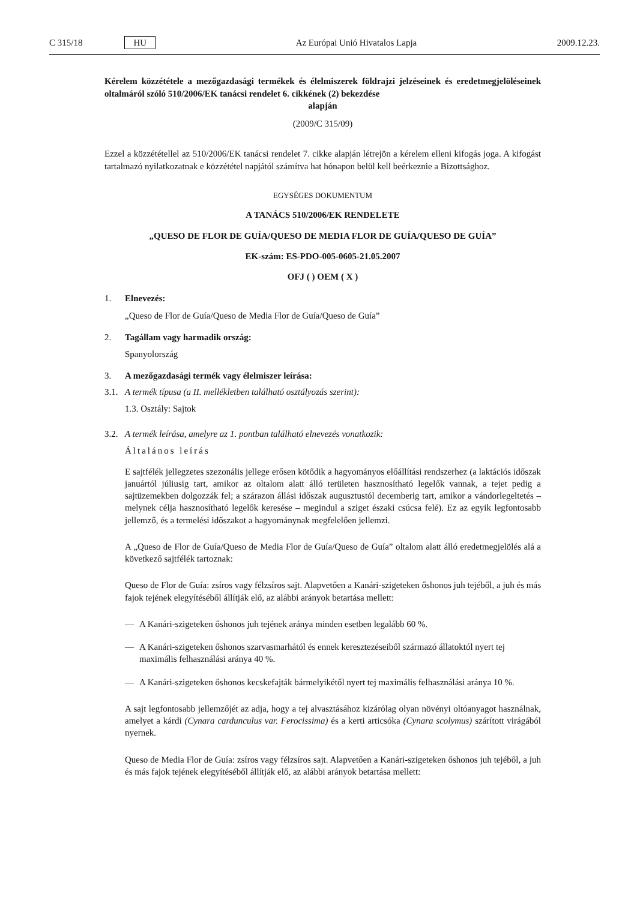C 315/18 HU Az Európai Unió Hivatalos Lapja 2009.12.23.
Kérelem közzététele a mezőgazdasági termékek és élelmiszerek földrajzi jelzéseinek és eredetmegjelöléseinek oltalmáról szóló 510/2006/EK tanácsi rendelet 6. cikkének (2) bekezdése
alapján
(2009/C 315/09)
Ezzel a közzététellel az 510/2006/EK tanácsi rendelet 7. cikke alapján létrejön a kérelem elleni kifogás joga. A kifogást tartalmazó nyilatkozatnak e közzététel napjától számítva hat hónapon belül kell beérkeznie a Bizottsághoz.
EGYSÉGES DOKUMENTUM
A TANÁCS 510/2006/EK RENDELETE
„QUESO DE FLOR DE GUÍA/QUESO DE MEDIA FLOR DE GUÍA/QUESO DE GUÍA”
EK-szám: ES-PDO-005-0605-21.05.2007
OFJ ( ) OEM ( X )
1. Elnevezés:
„Queso de Flor de Guía/Queso de Media Flor de Guía/Queso de Guía”
2. Tagállam vagy harmadik ország:
Spanyolország
3. A mezőgazdasági termék vagy élelmiszer leírása:
3.1. A termék típusa (a II. mellékletben található osztályozás szerint):
1.3. Osztály: Sajtok
3.2. A termék leírása, amelyre az 1. pontban található elnevezés vonatkozik:
Általános leírás
E sajtfélék jellegzetes szezonális jellege erősen kötődik a hagyományos előállítási rendszerhez (a laktációs időszak januártól júliusig tart, amikor az oltalom alatt álló területen hasznosítható legelők vannak, a tejet pedig a sajtüzemekben dolgozzák fel; a szárazon állási időszak augusztustól decemberig tart, amikor a vándorlegeltetés – melynek célja hasznosítható legelők keresése – megindul a sziget északi csúcsa felé). Ez az egyik legfontosabb jellemző, és a termelési időszakot a hagyománynak megfelelően jellemzi.
A „Queso de Flor de Guía/Queso de Media Flor de Guía/Queso de Guía” oltalom alatt álló eredetmegjelölés alá a következő sajtfélék tartoznak:
Queso de Flor de Guía: zsíros vagy félzsíros sajt. Alapvetően a Kanári-szigeteken őshonos juh tejéből, a juh és más fajok tejének elegyítéséből állítják elő, az alábbi arányok betartása mellett:
— A Kanári-szigeteken őshonos juh tejének aránya minden esetben legalább 60 %.
— A Kanári-szigeteken őshonos szarvasmarhától és ennek keresztezéseiből származó állatoktól nyert tej maximális felhasználási aránya 40 %.
— A Kanári-szigeteken őshonos kecskefajták bármelyikétől nyert tej maximális felhasználási aránya 10 %.
A sajt legfontosabb jellemzőjét az adja, hogy a tej alvasztásához kizárólag olyan növényi oltóanyagot használnak, amelyet a kárdi (Cynara cardunculus var. Ferocissima) és a kerti articsóka (Cynara scolymus) szárított virágából nyernek.
Queso de Media Flor de Guía: zsíros vagy félzsíros sajt. Alapvetően a Kanári-szigeteken őshonos juh tejéből, a juh és más fajok tejének elegyítéséből állítják elő, az alábbi arányok betartása mellett: